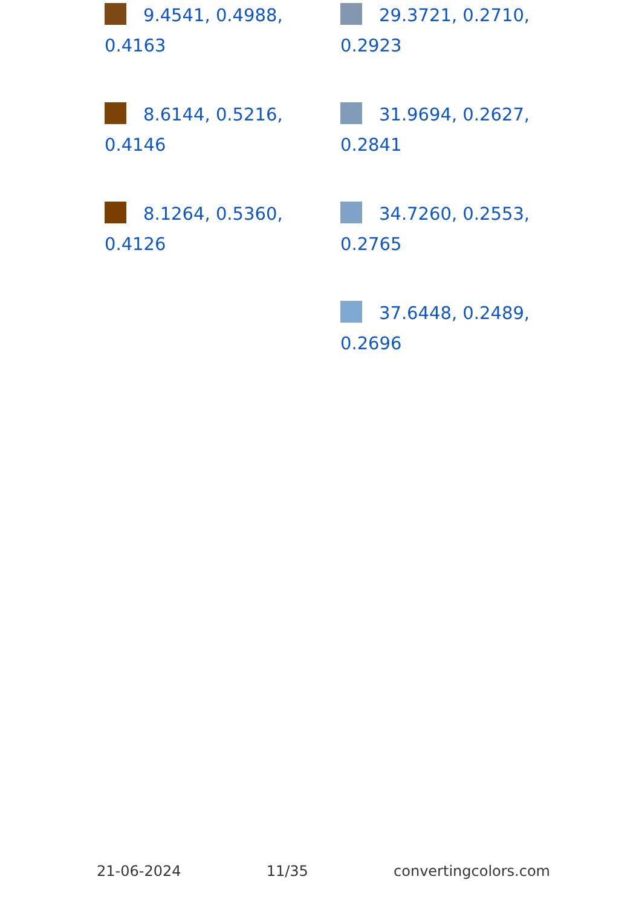9.4541, 0.4988, 0.4163
8.6144, 0.5216, 0.4146
8.1264, 0.5360, 0.4126
29.3721, 0.2710, 0.2923
31.9694, 0.2627, 0.2841
34.7260, 0.2553, 0.2765
37.6448, 0.2489, 0.2696
21-06-2024 11/35 convertingcolors.com